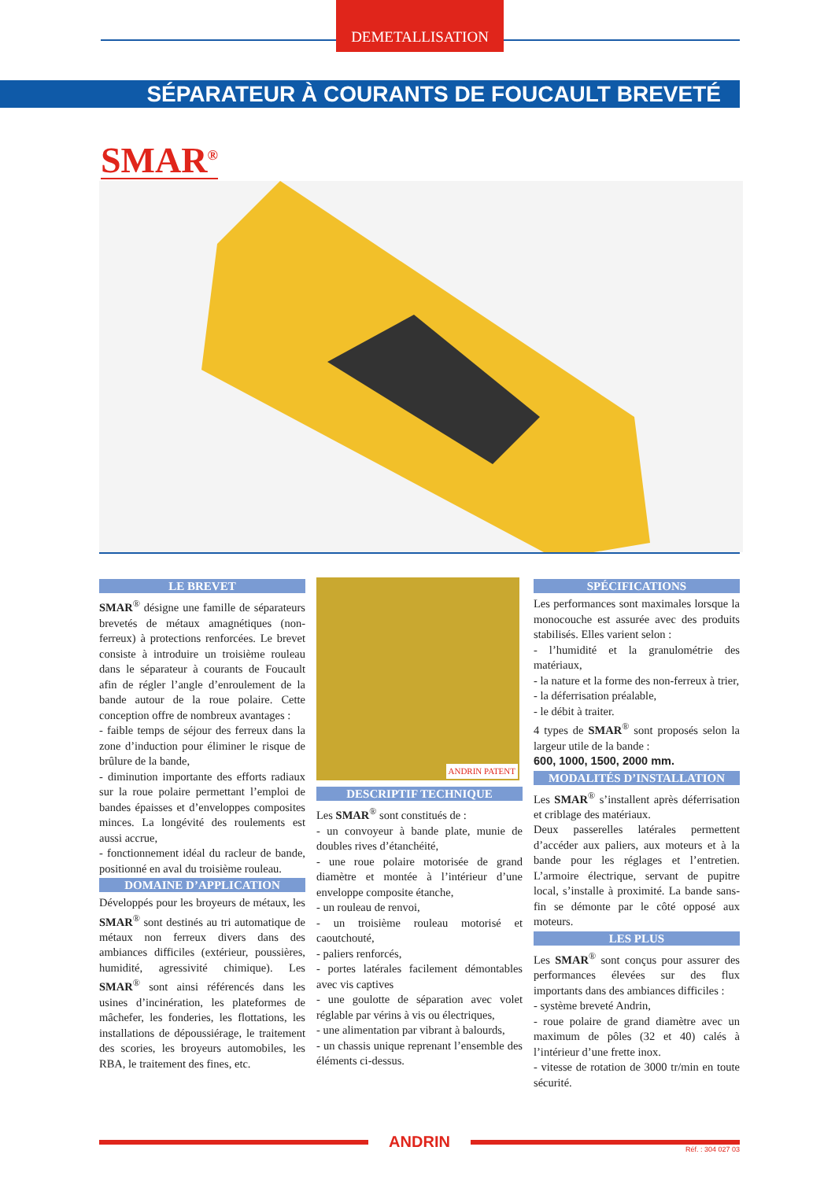DEMETALLISATION
SÉPARATEUR À COURANTS DE FOUCAULT BREVETÉ
SMAR<sup>®</sup>
LE BREVET
SMAR<sup>®</sup> désigne une famille de séparateurs brevetés de métaux amagnétiques (non-ferreux) à protections renforcées. Le brevet consiste à introduire un troisième rouleau dans le séparateur à courants de Foucault afin de régler l’angle d’enroulement de la bande autour de la roue polaire. Cette conception offre de nombreux avantages :
- faible temps de séjour des ferreux dans la zone d’induction pour éliminer le risque de brûlure de la bande,
- diminution importante des efforts radiaux sur la roue polaire permettant l’emploi de bandes épaisses et d’enveloppes composites minces. La longévité des roulements est aussi accrue,
- fonctionnement idéal du racleur de bande, positionné en aval du troisième rouleau.
DOMAINE D’APPLICATION
Développés pour les broyeurs de métaux, les SMAR<sup>®</sup> sont destinés au tri automatique de métaux non ferreux divers dans des ambiances difficiles (extérieur, poussières, humidité, agressivité chimique). Les SMAR<sup>®</sup> sont ainsi référencés dans les usines d’incinération, les plateformes de mâchefer, les fonderies, les flottations, les installations de dépoussiérage, le traitement des scories, les broyeurs automobiles, les RBA, le traitement des fines, etc.
ANDRIN PATENT
DESCRIPTIF TECHNIQUE
Les SMAR<sup>®</sup> sont constitués de :
- un convoyeur à bande plate, munie de doubles rives d’étanchéité,
- une roue polaire motorisée de grand diamètre et montée à l’intérieur d’une enveloppe composite étanche,
- un rouleau de renvoi,
- un troisième rouleau motorisé et caoutchouté,
- paliers renforcés,
- portes latérales facilement démontables avec vis captives
- une goulotte de séparation avec volet réglable par vérins à vis ou électriques,
- une alimentation par vibrant à balourds,
- un chassis unique reprenant l’ensemble des éléments ci-dessus.
SPÉCIFICATIONS
Les performances sont maximales lorsque la monocouche est assurée avec des produits stabilisés. Elles varient selon :
- l’humidité et la granulométrie des matériaux,
- la nature et la forme des non-ferreux à trier,
- la déferrisation préalable,
- le débit à traiter.
4 types de SMAR<sup>®</sup> sont proposés selon la largeur utile de la bande :
600, 1000, 1500, 2000 mm.
MODALITÉS D’INSTALLATION
Les SMAR<sup>®</sup> s’installent après déferrisation et criblage des matériaux.
Deux passerelles latérales permettent d’accéder aux paliers, aux moteurs et à la bande pour les réglages et l’entretien. L’armoire électrique, servant de pupitre local, s’installe à proximité. La bande sans-fin se démonte par le côté opposé aux moteurs.
LES PLUS
Les SMAR<sup>®</sup> sont conçus pour assurer des performances élevées sur des flux importants dans des ambiances difficiles :
- système breveté Andrin,
- roue polaire de grand diamètre avec un maximum de pôles (32 et 40) calés à l’intérieur d’une frette inox.
- vitesse de rotation de 3000 tr/min en toute sécurité.
ANDRIN
Réf. : 304 027 03